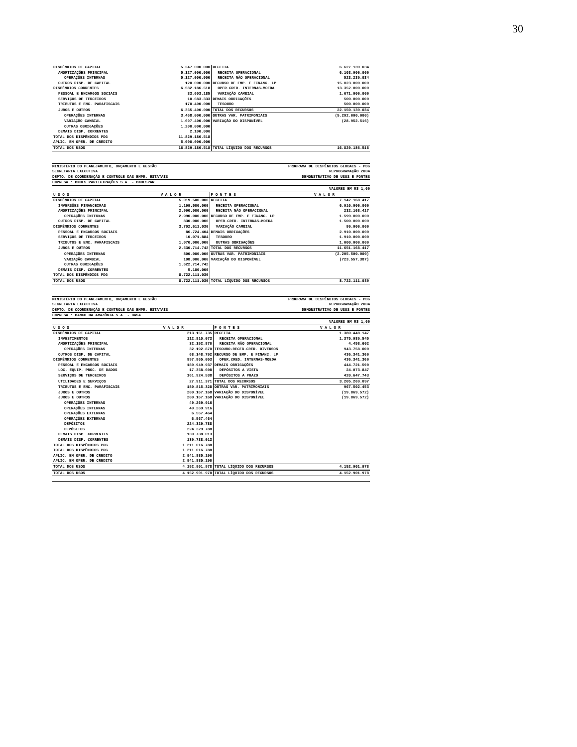30
| DISPÊNDIOS DE CAPITAL | 5.247.000.000 | RECEITA | 6.627.139.034 |
| AMORTIZAÇÕES PRINCIPAL | 5.127.000.000 | RECEITA OPERACIONAL | 6.103.900.000 |
| OPERAÇÕES INTERNAS | 5.127.000.000 | RECEITA NÃO OPERACIONAL | 523.239.034 |
| OUTROS DISP. DE CAPITAL | 120.000.000 | RECURSO DE EMP. E FINANC. LP | 15.023.000.000 |
| DISPÊNDIOS CORRENTES | 6.582.186.518 | OPER.CRED. INTERNAS-MOEDA | 13.352.000.000 |
| PESSOAL E ENCARGOS SOCIAIS | 33.603.185 | VARIAÇÃO CAMBIAL | 1.671.000.000 |
| SERVIÇOS DE TERCEIROS | 10.683.333 | DEMAIS OBRIGAÇÕES | 500.000.000 |
| TRIBUTOS E ENC. PARAFISCAIS | 170.400.000 | TESOURO | 500.000.000 |
| JUROS E OUTROS | 6.365.400.000 | TOTAL DOS RECURSOS | 22.150.139.034 |
| OPERAÇÕES INTERNAS | 3.468.000.000 | OUTRAS VAR. PATRIMONIAIS | (5.292.000.000) |
| VARIAÇÃO CAMBIAL | 1.697.400.000 | VARIAÇÃO DO DISPONÍVEL | (28.952.516) |
| OUTRAS OBRIGAÇÕES | 1.200.000.000 | | |
| DEMAIS DISP. CORRENTES | 2.100.000 | | |
| TOTAL DOS DISPÊNDIOS PDG | 11.829.186.518 | | |
| APLIC. EM OPER. DE CREDITO | 5.000.000.000 | | |
| TOTAL DOS USOS | 16.829.186.518 | TOTAL LÍQUIDO DOS RECURSOS | 16.829.186.518 |
MINISTÉRIO DO PLANEJAMENTO, ORÇAMENTO E GESTÃO
SECRETARIA EXECUTIVA
DEPTO. DE COORDENAÇÃO E CONTROLE DAS EMPR. ESTATAIS
PROGRAMA DE DISPÊNDIOS GLOBAIS - PDG
REPROGRAMAÇÃO 2004
DEMONSTRATIVO DE USOS E FONTES
EMPRESA : BNDES PARTICIPAÇÕES S.A. - BNDESPAR
VALORES EM R$ 1,00
| U S O S | V A L O R | F O N T E S | V A L O R |
| --- | --- | --- | --- |
| DISPÊNDIOS DE CAPITAL | 5.019.500.000 | RECEITA | 7.142.168.417 |
| INVERSÕES FINANCEIRAS | 1.199.500.000 | RECEITA OPERACIONAL | 6.910.000.000 |
| AMORTIZAÇÕES PRINCIPAL | 2.990.000.000 | RECEITA NÃO OPERACIONAL | 232.168.417 |
| OPERAÇÕES INTERNAS | 2.990.000.000 | RECURSO DE EMP. E FINANC. LP | 1.599.000.000 |
| OUTROS DISP. DE CAPITAL | 830.000.000 | OPER.CRED. INTERNAS-MOEDA | 1.500.000.000 |
| DISPÊNDIOS CORRENTES | 3.702.611.030 | VARIAÇÃO CAMBIAL | 99.000.000 |
| PESSOAL E ENCARGOS SOCIAIS | 86.724.404 | DEMAIS OBRIGAÇÕES | 2.910.000.000 |
| SERVIÇOS DE TERCEIROS | 10.071.884 | TESOURO | 1.910.000.000 |
| TRIBUTOS E ENC. PARAFISCAIS | 1.070.000.000 | OUTRAS OBRIGAÇÕES | 1.000.000.000 |
| JUROS E OUTROS | 2.530.714.742 | TOTAL DOS RECURSOS | 11.651.168.417 |
| OPERAÇÕES INTERNAS | 800.000.000 | OUTRAS VAR. PATRIMONIAIS | (2.205.500.000) |
| VARIAÇÃO CAMBIAL | 108.000.000 | VARIAÇÃO DO DISPONÍVEL | (723.557.387) |
| OUTRAS OBRIGAÇÕES | 1.622.714.742 | | |
| DEMAIS DISP. CORRENTES | 5.100.000 | | |
| TOTAL DOS DISPÊNDIOS PDG | 8.722.111.030 | | |
| TOTAL DOS USOS | 8.722.111.030 | TOTAL LÍQUIDO DOS RECURSOS | 8.722.111.030 |
MINISTÉRIO DO PLANEJAMENTO, ORÇAMENTO E GESTÃO
SECRETARIA EXECUTIVA
DEPTO. DE COORDENAÇÃO E CONTROLE DAS EMPR. ESTATAIS
PROGRAMA DE DISPÊNDIOS GLOBAIS - PDG
REPROGRAMAÇÃO 2004
DEMONSTRATIVO DE USOS E FONTES
EMPRESA : BANCO DA AMAZÔNIA S.A. - BASA
VALORES EM R$ 1,00
| U S O S | V A L O R | F O N T E S | V A L O R |
| --- | --- | --- | --- |
| DISPÊNDIOS DE CAPITAL | 213.151.735 | RECEITA | 1.380.448.147 |
| INVESTIMENTOS | 112.810.073 | RECEITA OPERACIONAL | 1.375.989.545 |
| AMORTIZAÇÕES PRINCIPAL | 32.192.870 | RECEITA NÃO OPERACIONAL | 4.458.602 |
| OPERAÇÕES INTERNAS | 32.192.870 | TESOURO-RECEB.CRED. DIVERSOS | 943.758.000 |
| OUTROS DISP. DE CAPITAL | 68.148.792 | RECURSO DE EMP. E FINANC. LP | 436.341.360 |
| DISPÊNDIOS CORRENTES | 997.865.053 | OPER.CRED. INTERNAS-MOEDA | 436.341.360 |
| PESSOAL E ENCARGOS SOCIAIS | 189.949.937 | DEMAIS OBRIGAÇÕES | 444.721.590 |
| LOC. EQUIP. PROC. DE DADOS | 17.358.698 | DEPÓSITOS A VISTA | 24.073.847 |
| SERVIÇOS DE TERCEIROS | 161.924.538 | DEPÓSITOS A PRAZO | 420.647.743 |
| UTILIDADES E SERVIÇOS | 27.911.371 | TOTAL DOS RECURSOS | 3.205.269.097 |
| TRIBUTOS E ENC. PARAFISCAIS | 180.815.328 | OUTRAS VAR. PATRIMONIAIS | 967.502.453 |
| JUROS E OUTROS | 280.167.168 | VARIAÇÃO DO DISPONÍVEL | (19.869.572) |
| JUROS E OUTROS | 280.167.168 | VARIAÇÃO DO DISPONÍVEL | (19.869.572) |
| OPERAÇÕES INTERNAS | 49.269.916 | | |
| OPERAÇÕES INTERNAS | 49.269.916 | | |
| OPERAÇÕES EXTERNAS | 6.567.464 | | |
| OPERAÇÕES EXTERNAS | 6.567.464 | | |
| DEPÓSITOS | 224.329.788 | | |
| DEPÓSITOS | 224.329.788 | | |
| DEMAIS DISP. CORRENTES | 139.738.013 | | |
| DEMAIS DISP. CORRENTES | 139.738.013 | | |
| TOTAL DOS DISPÊNDIOS PDG | 1.211.016.788 | | |
| TOTAL DOS DISPÊNDIOS PDG | 1.211.016.788 | | |
| APLIC. EM OPER. DE CREDITO | 2.941.885.190 | | |
| APLIC. EM OPER. DE CREDITO | 2.941.885.190 | | |
| TOTAL DOS USOS | 4.152.901.978 | TOTAL LÍQUIDO DOS RECURSOS | 4.152.901.978 |
| TOTAL DOS USOS | 4.152.901.978 | TOTAL LÍQUIDO DOS RECURSOS | 4.152.901.978 |